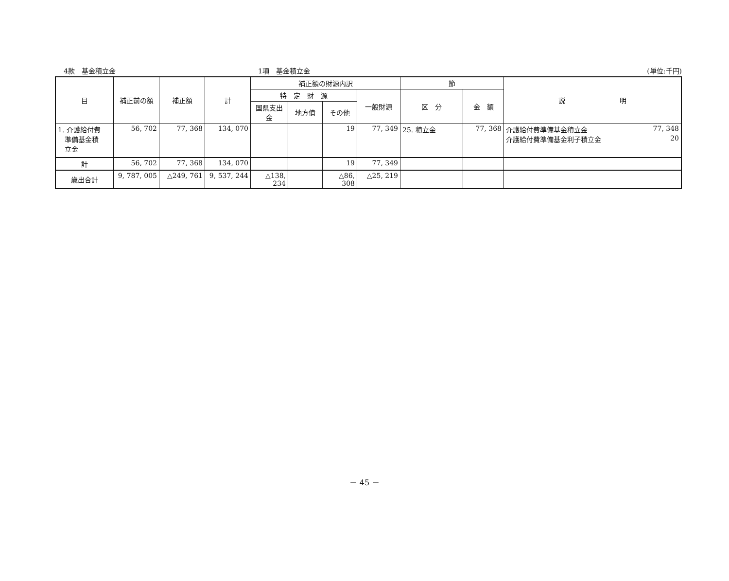4款　基金積立金 1項　基金積立金 (単位:千円)
| 目 | 補正前の額 | 補正額 | 計 | 補正額の財源内訳 | | | | 節 | | 説 明 |
| --- | --- | --- | --- | --- | --- | --- | --- | --- | --- | --- |
| | | | | 特 定 財 源 | | | 一般財源 | 区 分 | 金 額 | |
| | | | | 国県支出金 | 地方債 | その他 | | | | |
| 1. 介護給付費 準備基金積 立金 | 56, 702 | 77, 368 | 134, 070 | | | 19 | 77, 349 | 25. 積立金 | 77, 368 | 介護給付費準備基金積立金 77, 348 介護給付費準備基金利子積立金 20 |
| 計 | 56, 702 | 77, 368 | 134, 070 | | | 19 | 77, 349 | | | |
| 歳出合計 | 9, 787, 005 | △249, 761 | 9, 537, 244 | △138, 234 | | △86, 308 | △25, 219 | | | |
－ 45 －